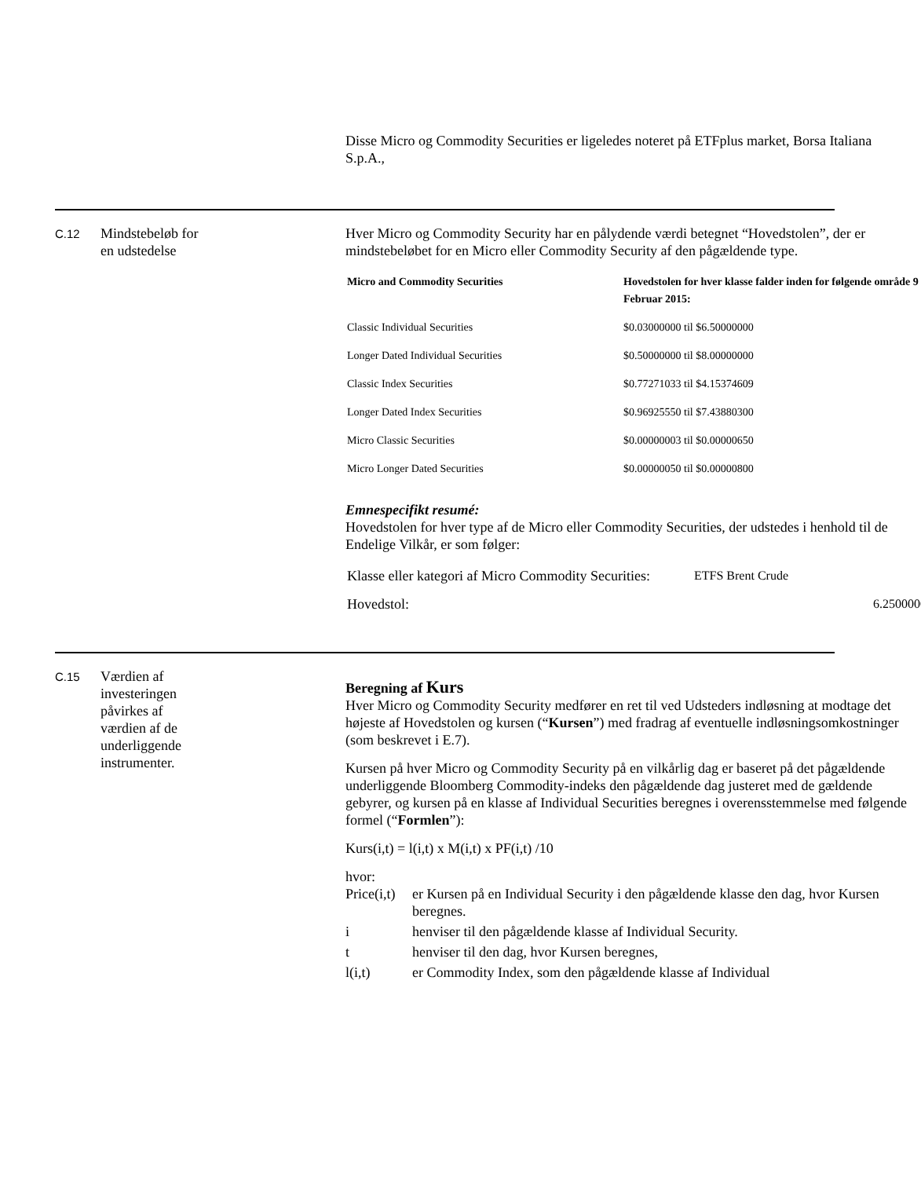Disse Micro og Commodity Securities er ligeledes noteret på ETFplus market, Borsa Italiana S.p.A.,
C.12
Mindstebeløb for
en udstedelse
Hver Micro og Commodity Security har en pålydende værdi betegnet “Hovedstolen”, der er mindstebeløbet for en Micro eller Commodity Security af den pågældende type.
| Micro and Commodity Securities | Hovedstolen for hver klasse falder inden for følgende område 9 Februar 2015: |
| --- | --- |
| Classic Individual Securities | $0.03000000 til $6.50000000 |
| Longer Dated Individual Securities | $0.50000000 til $8.00000000 |
| Classic Index Securities | $0.77271033 til $4.15374609 |
| Longer Dated Index Securities | $0.96925550 til $7.43880300 |
| Micro Classic Securities | $0.00000003 til $0.00000650 |
| Micro Longer Dated Securities | $0.00000050 til $0.00000800 |
Emnespecifikt resumé:
Hovedstolen for hver type af de Micro eller Commodity Securities, der udstedes i henhold til de Endelige Vilkår, er som følger:
| Klasse eller kategori af Micro Commodity Securities: | ETFS Brent Crude | |
| Hovedstol: | | 6.2500000 |
C.15
Værdien af
investeringen
påvirkes af
værdien af de
underliggende
instrumenter.
Beregning af Kurs
Hver Micro og Commodity Security medfører en ret til ved Udsteders indløsning at modtage det højeste af Hovedstolen og kursen (“Kursen”) med fradrag af eventuelle indløsningsomkostninger (som beskrevet i E.7).
Kursen på hver Micro og Commodity Security på en vilkårlig dag er baseret på det pågældende underliggende Bloomberg Commodity-indeks den pågældende dag justeret med de gældende gebyrer, og kursen på en klasse af Individual Securities beregnes i overensstemmelse med følgende formel (“Formlen”):
Kurs(i,t) = l(i,t) x M(i,t) x PF(i,t) /10
hvor:
| Price(i,t) | er Kursen på en Individual Security i den pågældende klasse den dag, hvor Kursen beregnes. |
| i | henviser til den pågældende klasse af Individual Security. |
| t | henviser til den dag, hvor Kursen beregnes, |
| l(i,t) | er Commodity Index, som den pågældende klasse af Individual |